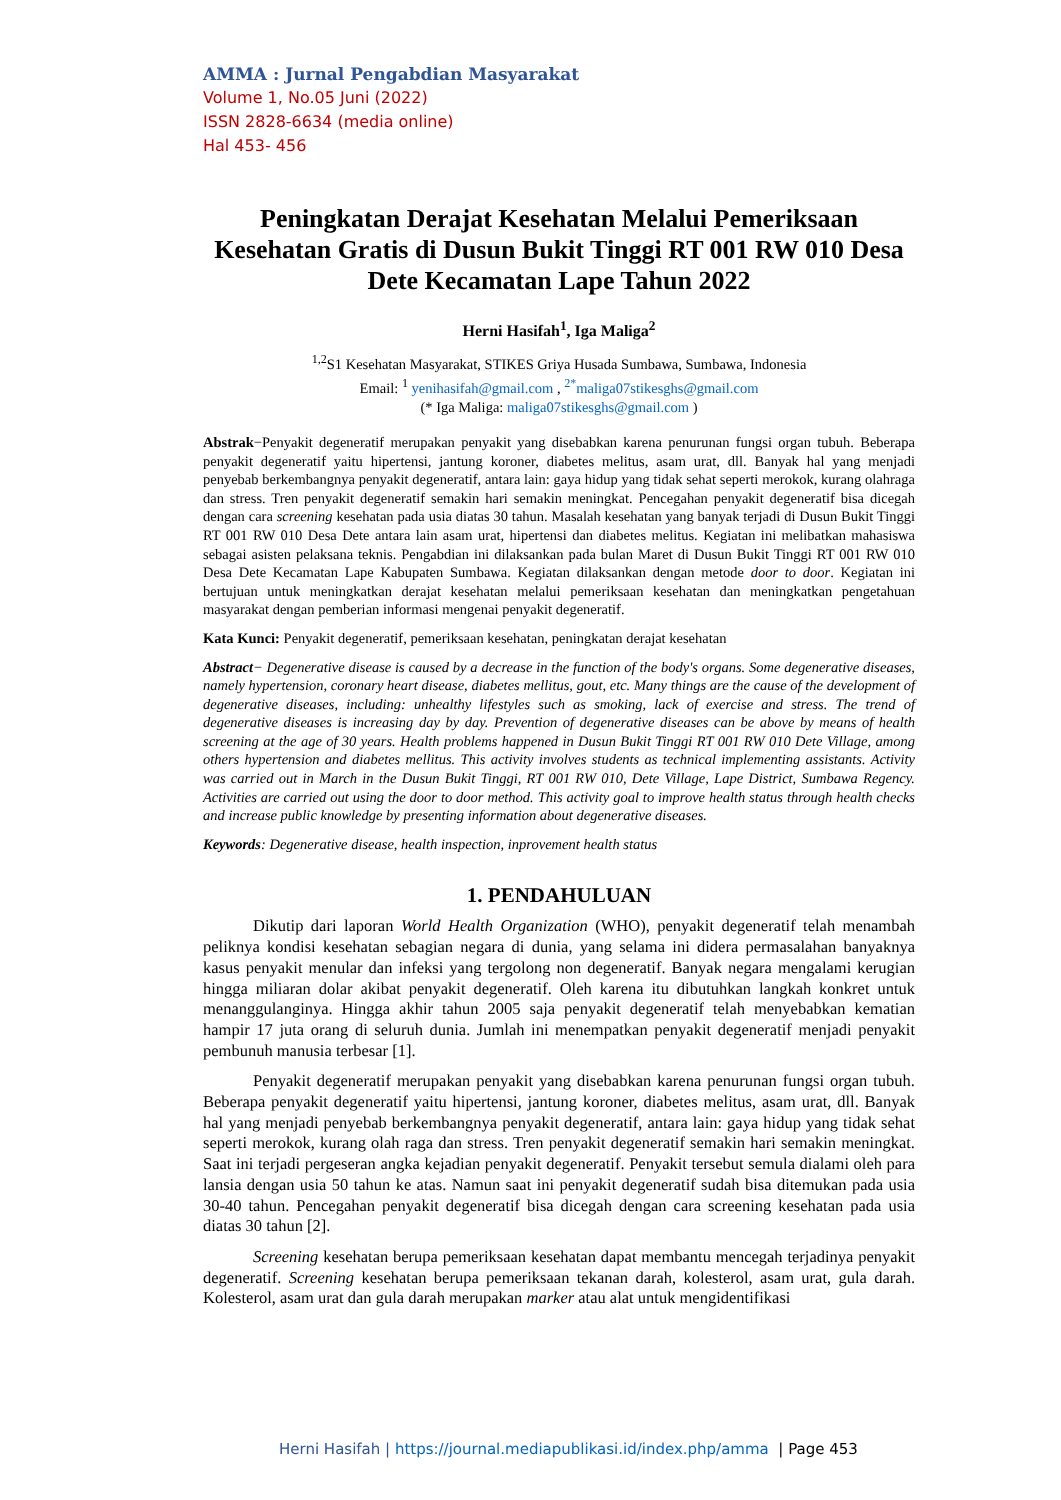AMMA : Jurnal Pengabdian Masyarakat
Volume 1, No.05 Juni (2022)
ISSN 2828-6634 (media online)
Hal 453- 456
Peningkatan Derajat Kesehatan Melalui Pemeriksaan Kesehatan Gratis di Dusun Bukit Tinggi RT 001 RW 010 Desa Dete Kecamatan Lape Tahun 2022
Herni Hasifah<sup>1</sup>, Iga Maliga<sup>2</sup>
<sup>1,2</sup>S1 Kesehatan Masyarakat, STIKES Griya Husada Sumbawa, Sumbawa, Indonesia
Email: <sup>1</sup> yenihasifah@gmail.com , <sup>2*</sup>maliga07stikesghs@gmail.com
(* Iga Maliga: maliga07stikesghs@gmail.com )
Abstrak−Penyakit degeneratif merupakan penyakit yang disebabkan karena penurunan fungsi organ tubuh. Beberapa penyakit degeneratif yaitu hipertensi, jantung koroner, diabetes melitus, asam urat, dll. Banyak hal yang menjadi penyebab berkembangnya penyakit degeneratif, antara lain: gaya hidup yang tidak sehat seperti merokok, kurang olahraga dan stress. Tren penyakit degeneratif semakin hari semakin meningkat. Pencegahan penyakit degeneratif bisa dicegah dengan cara screening kesehatan pada usia diatas 30 tahun. Masalah kesehatan yang banyak terjadi di Dusun Bukit Tinggi RT 001 RW 010 Desa Dete antara lain asam urat, hipertensi dan diabetes melitus. Kegiatan ini melibatkan mahasiswa sebagai asisten pelaksana teknis. Pengabdian ini dilaksankan pada bulan Maret di Dusun Bukit Tinggi RT 001 RW 010 Desa Dete Kecamatan Lape Kabupaten Sumbawa. Kegiatan dilaksankan dengan metode door to door. Kegiatan ini bertujuan untuk meningkatkan derajat kesehatan melalui pemeriksaan kesehatan dan meningkatkan pengetahuan masyarakat dengan pemberian informasi mengenai penyakit degeneratif.
Kata Kunci: Penyakit degeneratif, pemeriksaan kesehatan, peningkatan derajat kesehatan
Abstract− Degenerative disease is caused by a decrease in the function of the body's organs. Some degenerative diseases, namely hypertension, coronary heart disease, diabetes mellitus, gout, etc. Many things are the cause of the development of degenerative diseases, including: unhealthy lifestyles such as smoking, lack of exercise and stress. The trend of degenerative diseases is increasing day by day. Prevention of degenerative diseases can be above by means of health screening at the age of 30 years. Health problems happened in Dusun Bukit Tinggi RT 001 RW 010 Dete Village, among others hypertension and diabetes mellitus. This activity involves students as technical implementing assistants. Activity was carried out in March in the Dusun Bukit Tinggi, RT 001 RW 010, Dete Village, Lape District, Sumbawa Regency. Activities are carried out using the door to door method. This activity goal to improve health status through health checks and increase public knowledge by presenting information about degenerative diseases.
Keywords: Degenerative disease, health inspection, inprovement health status
1. PENDAHULUAN
Dikutip dari laporan World Health Organization (WHO), penyakit degeneratif telah menambah peliknya kondisi kesehatan sebagian negara di dunia, yang selama ini didera permasalahan banyaknya kasus penyakit menular dan infeksi yang tergolong non degeneratif. Banyak negara mengalami kerugian hingga miliaran dolar akibat penyakit degeneratif. Oleh karena itu dibutuhkan langkah konkret untuk menanggulanginya. Hingga akhir tahun 2005 saja penyakit degeneratif telah menyebabkan kematian hampir 17 juta orang di seluruh dunia. Jumlah ini menempatkan penyakit degeneratif menjadi penyakit pembunuh manusia terbesar [1].
Penyakit degeneratif merupakan penyakit yang disebabkan karena penurunan fungsi organ tubuh. Beberapa penyakit degeneratif yaitu hipertensi, jantung koroner, diabetes melitus, asam urat, dll. Banyak hal yang menjadi penyebab berkembangnya penyakit degeneratif, antara lain: gaya hidup yang tidak sehat seperti merokok, kurang olah raga dan stress. Tren penyakit degeneratif semakin hari semakin meningkat. Saat ini terjadi pergeseran angka kejadian penyakit degeneratif. Penyakit tersebut semula dialami oleh para lansia dengan usia 50 tahun ke atas. Namun saat ini penyakit degeneratif sudah bisa ditemukan pada usia 30-40 tahun. Pencegahan penyakit degeneratif bisa dicegah dengan cara screening kesehatan pada usia diatas 30 tahun [2].
Screening kesehatan berupa pemeriksaan kesehatan dapat membantu mencegah terjadinya penyakit degeneratif. Screening kesehatan berupa pemeriksaan tekanan darah, kolesterol, asam urat, gula darah. Kolesterol, asam urat dan gula darah merupakan marker atau alat untuk mengidentifikasi
Herni Hasifah | https://journal.mediapublikasi.id/index.php/amma | Page 453